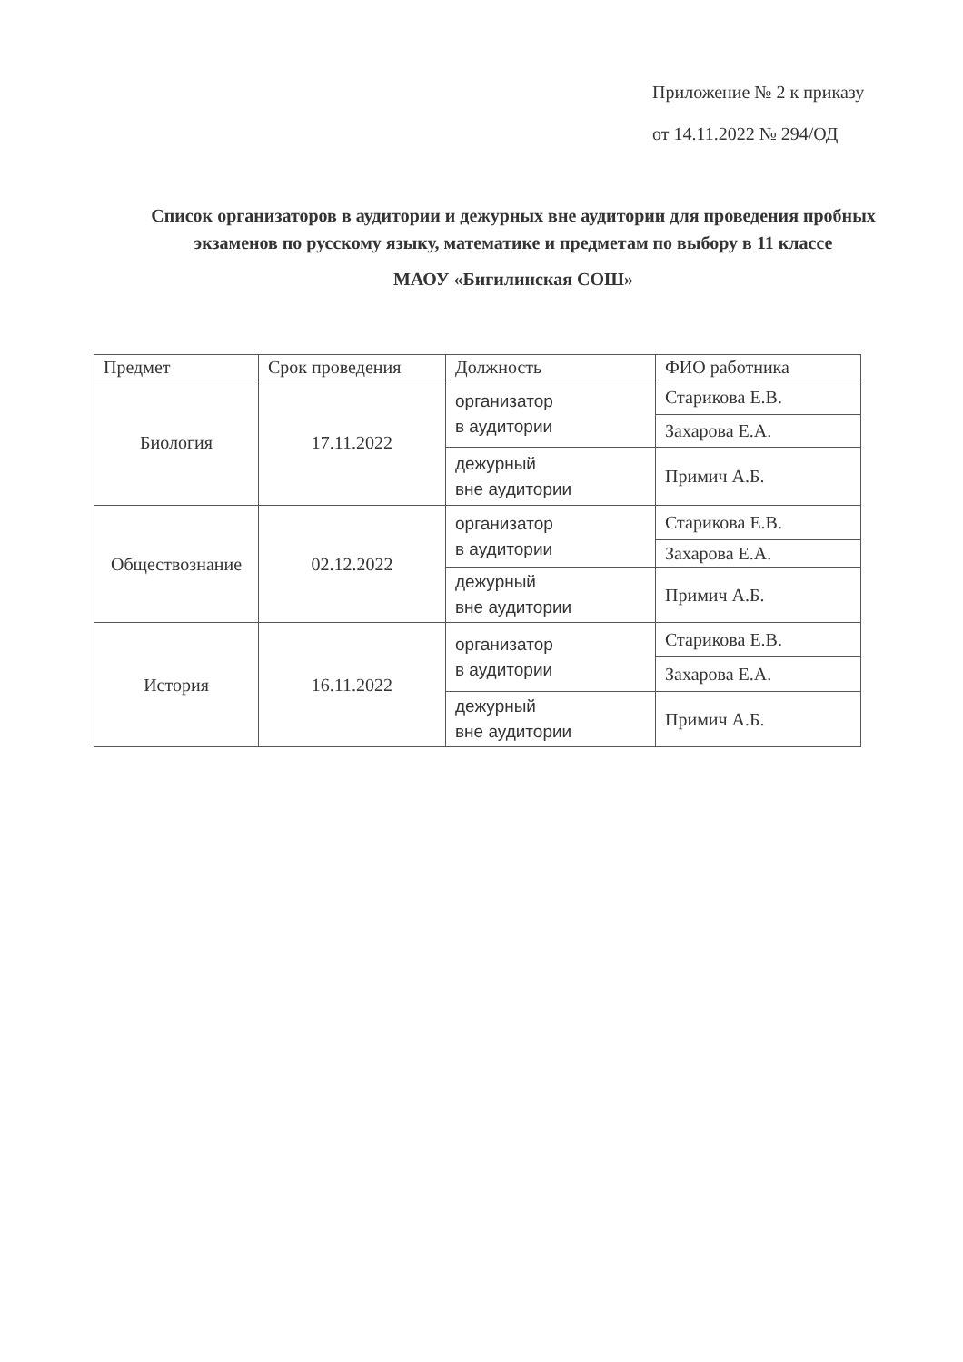Приложение № 2 к приказу
от 14.11.2022 № 294/ОД
Список организаторов в аудитории и дежурных вне аудитории для проведения пробных экзаменов по русскому языку, математике и предметам по выбору в 11 классе
МАОУ «Бигилинская СОШ»
| Предмет | Срок проведения | Должность | ФИО работника |
| --- | --- | --- | --- |
| Биология | 17.11.2022 | организатор в аудитории | Старикова Е.В. |
| | | | Захарова Е.А. |
| | | дежурный вне аудитории | Примич А.Б. |
| Обществознание | 02.12.2022 | организатор в аудитории | Старикова Е.В. |
| | | | Захарова Е.А. |
| | | дежурный вне аудитории | Примич А.Б. |
| История | 16.11.2022 | организатор в аудитории | Старикова Е.В. |
| | | | Захарова Е.А. |
| | | дежурный вне аудитории | Примич А.Б. |